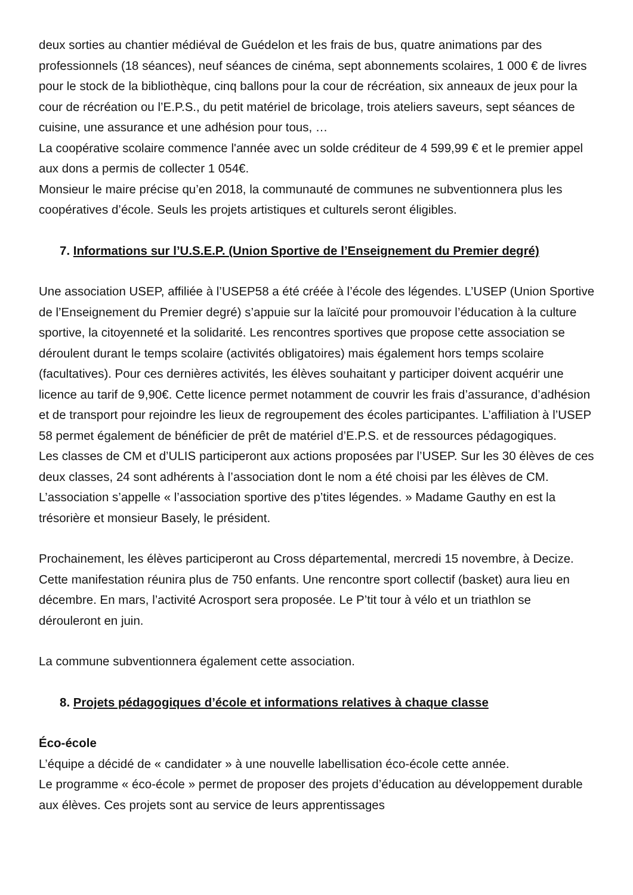deux sorties au chantier médiéval de Guédelon et les frais de bus, quatre animations par des professionnels (18 séances), neuf séances de cinéma, sept abonnements scolaires, 1 000 € de livres pour le stock de la bibliothèque, cinq ballons pour la cour de récréation, six anneaux de jeux pour la cour de récréation ou l’E.P.S., du petit matériel de bricolage, trois ateliers saveurs, sept séances de cuisine, une assurance et une adhésion pour tous, …
La coopérative scolaire commence l'année avec un solde créditeur de 4 599,99 € et le premier appel aux dons a permis de collecter 1 054€.
Monsieur le maire précise qu’en 2018, la communauté de communes ne subventionnera plus les coopératives d’école. Seuls les projets artistiques et culturels seront éligibles.
7. Informations sur l’U.S.E.P. (Union Sportive de l’Enseignement du Premier degré)
Une association USEP, affiliée à l’USEP58 a été créée à l’école des légendes. L’USEP (Union Sportive de l’Enseignement du Premier degré) s’appuie sur la laïcité pour promouvoir l’éducation à la culture sportive, la citoyenneté et la solidarité. Les rencontres sportives que propose cette association se déroulent durant le temps scolaire (activités obligatoires) mais également hors temps scolaire (facultatives). Pour ces dernières activités, les élèves souhaitant y participer doivent acquérir une licence au tarif de 9,90€. Cette licence permet notamment de couvrir les frais d’assurance, d’adhésion et de transport pour rejoindre les lieux de regroupement des écoles participantes. L’affiliation à l’USEP 58 permet également de bénéficier de prêt de matériel d’E.P.S. et de ressources pédagogiques.
Les classes de CM et d’ULIS participeront aux actions proposées par l’USEP. Sur les 30 élèves de ces deux classes, 24 sont adhérents à l’association dont le nom a été choisi par les élèves de CM. L’association s’appelle « l’association sportive des p’tites légendes. » Madame Gauthy en est la trésorière et monsieur Basely, le président.
Prochainement, les élèves participeront au Cross départemental, mercredi 15 novembre, à Decize. Cette manifestation réunira plus de 750 enfants. Une rencontre sport collectif (basket) aura lieu en décembre. En mars, l’activité Acrosport sera proposée. Le P’tit tour à vélo et un triathlon se dérouleront en juin.
La commune subventionnera également cette association.
8. Projets pédagogiques d’école et informations relatives à chaque classe
Éco-école
L’équipe a décidé de « candidater » à une nouvelle labellisation éco-école cette année.
Le programme « éco-école » permet de proposer des projets d’éducation au développement durable aux élèves. Ces projets sont au service de leurs apprentissages